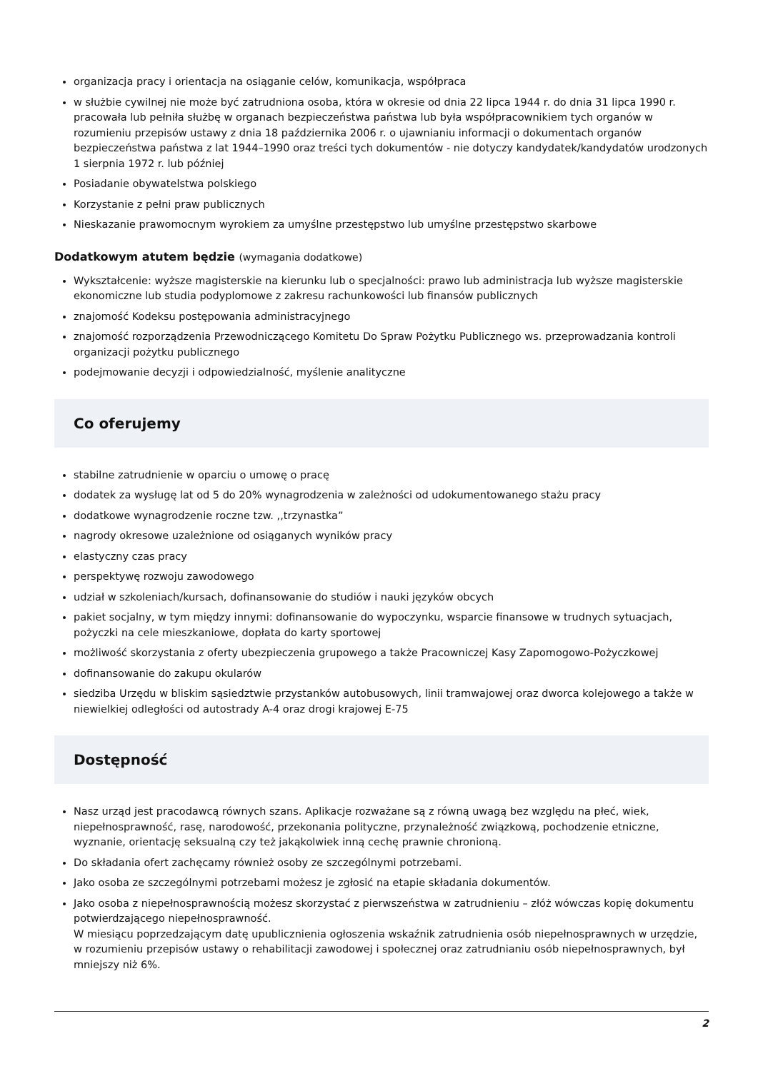organizacja pracy i orientacja na osiąganie celów, komunikacja, współpraca
w służbie cywilnej nie może być zatrudniona osoba, która w okresie od dnia 22 lipca 1944 r. do dnia 31 lipca 1990 r. pracowała lub pełniła służbę w organach bezpieczeństwa państwa lub była współpracownikiem tych organów w rozumieniu przepisów ustawy z dnia 18 października 2006 r. o ujawnianiu informacji o dokumentach organów bezpieczeństwa państwa z lat 1944–1990 oraz treści tych dokumentów - nie dotyczy kandydatek/kandydatów urodzonych 1 sierpnia 1972 r. lub później
Posiadanie obywatelstwa polskiego
Korzystanie z pełni praw publicznych
Nieskazanie prawomocnym wyrokiem za umyślne przestępstwo lub umyślne przestępstwo skarbowe
Dodatkowym atutem będzie (wymagania dodatkowe)
Wykształcenie: wyższe magisterskie na kierunku lub o specjalności: prawo lub administracja lub wyższe magisterskie ekonomiczne lub studia podyplomowe z zakresu rachunkowości lub finansów publicznych
znajomość Kodeksu postępowania administracyjnego
znajomość rozporządzenia Przewodniczącego Komitetu Do Spraw Pożytku Publicznego ws. przeprowadzania kontroli organizacji pożytku publicznego
podejmowanie decyzji i odpowiedzialność, myślenie analityczne
Co oferujemy
stabilne zatrudnienie w oparciu o umowę o pracę
dodatek za wysługę lat od 5 do 20% wynagrodzenia w zależności od udokumentowanego stażu pracy
dodatkowe wynagrodzenie roczne tzw. ,,trzynastka”
nagrody okresowe uzależnione od osiąganych wyników pracy
elastyczny czas pracy
perspektywę rozwoju zawodowego
udział w szkoleniach/kursach, dofinansowanie do studiów i nauki języków obcych
pakiet socjalny, w tym między innymi: dofinansowanie do wypoczynku, wsparcie finansowe w trudnych sytuacjach, pożyczki na cele mieszkaniowe, dopłata do karty sportowej
możliwość skorzystania z oferty ubezpieczenia grupowego a także Pracowniczej Kasy Zapomogowo-Pożyczkowej
dofinansowanie do zakupu okularów
siedziba Urzędu w bliskim sąsiedztwie przystanków autobusowych, linii tramwajowej oraz dworca kolejowego a także w niewielkiej odległości od autostrady A-4 oraz drogi krajowej E-75
Dostępność
Nasz urząd jest pracodawcą równych szans. Aplikacje rozważane są z równą uwagą bez względu na płeć, wiek, niepełnosprawność, rasę, narodowość, przekonania polityczne, przynależność związkową, pochodzenie etniczne, wyznanie, orientację seksualną czy też jakąkolwiek inną cechę prawnie chronioną.
Do składania ofert zachęcamy również osoby ze szczególnymi potrzebami.
Jako osoba ze szczególnymi potrzebami możesz je zgłosić na etapie składania dokumentów.
Jako osoba z niepełnosprawnością możesz skorzystać z pierwszeństwa w zatrudnieniu – złóż wówczas kopię dokumentu potwierdzającego niepełnosprawność.
W miesiącu poprzedzającym datę upublicznienia ogłoszenia wskaźnik zatrudnienia osób niepełnosprawnych w urzędzie, w rozumieniu przepisów ustawy o rehabilitacji zawodowej i społecznej oraz zatrudnianiu osób niepełnosprawnych, był mniejszy niż 6%.
2